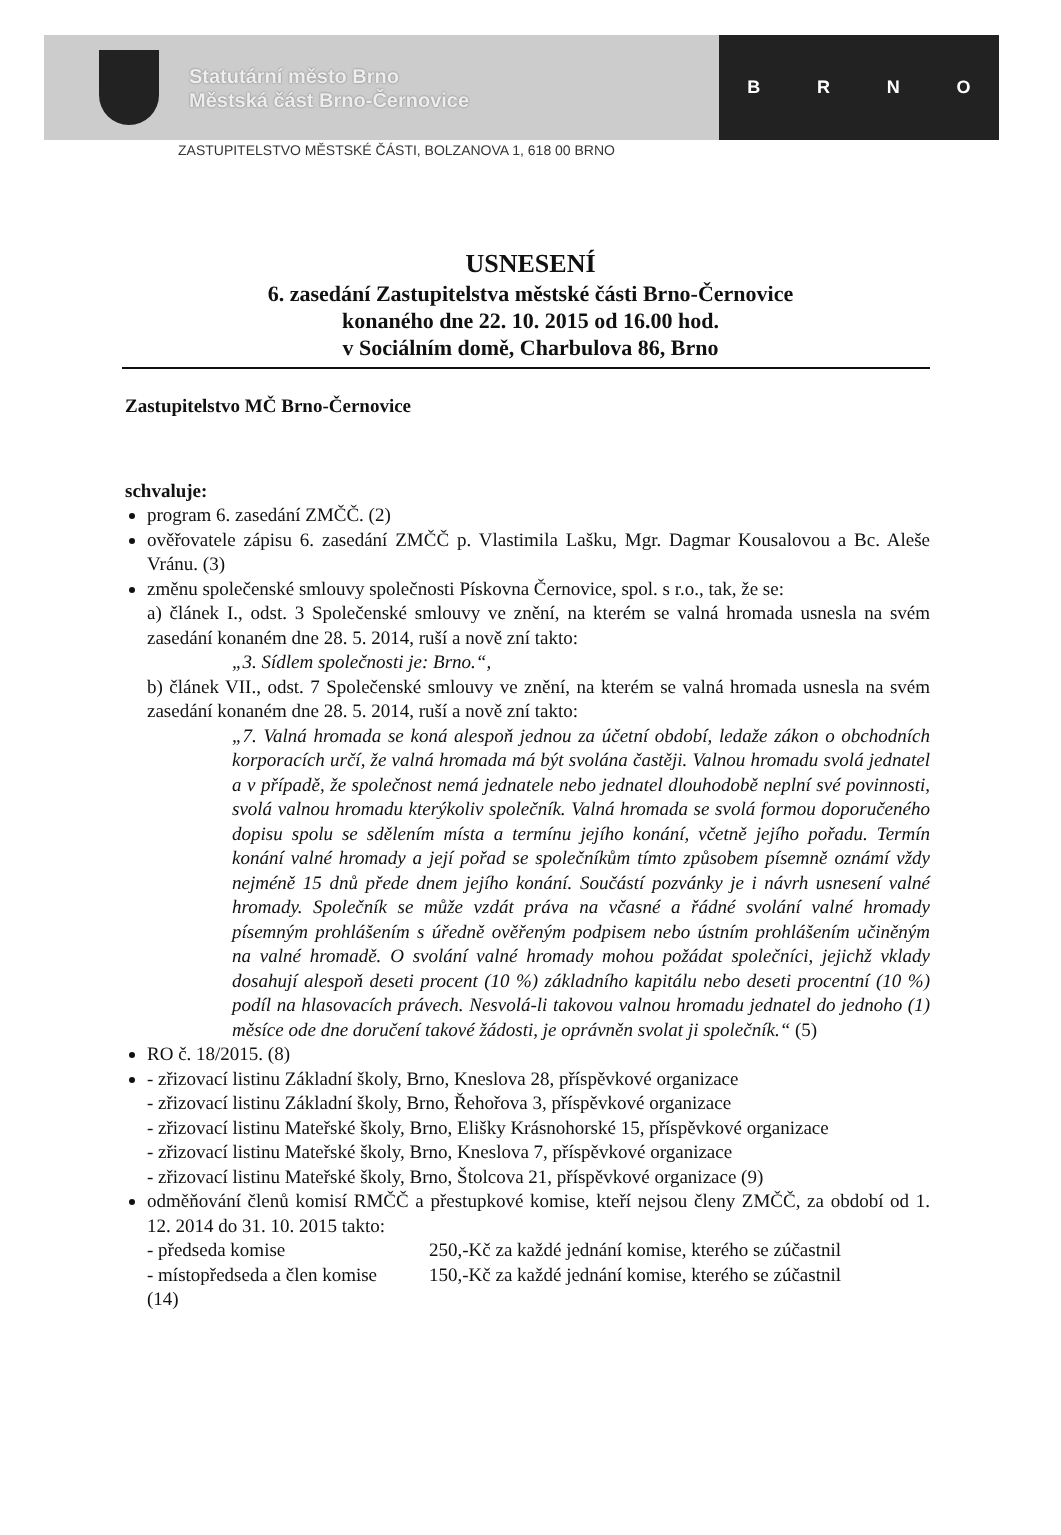Statutární město Brno
Městská část Brno-Černovice
BRNO
ZASTUPITELSTVO MĚSTSKÉ ČÁSTI, BOLZANOVA 1, 618 00 BRNO
USNESENÍ
6. zasedání Zastupitelstva městské části Brno-Černovice
konaného dne 22. 10. 2015 od 16.00 hod.
v Sociálním domě, Charbulova 86, Brno
Zastupitelstvo MČ Brno-Černovice
schvaluje:
program 6. zasedání ZMČČ. (2)
ověřovatele zápisu 6. zasedání ZMČČ p. Vlastimila Lašku, Mgr. Dagmar Kousalovou a Bc. Aleše Vránu. (3)
změnu společenské smlouvy společnosti Pískovna Černovice, spol. s r.o., tak, že se:
a) článek I., odst. 3 Společenské smlouvy ve znění, na kterém se valná hromada usnesla na svém zasedání konaném dne 28. 5. 2014, ruší a nově zní takto:
„3. Sídlem společnosti je: Brno.“,
b) článek VII., odst. 7 Společenské smlouvy ve znění, na kterém se valná hromada usnesla na svém zasedání konaném dne 28. 5. 2014, ruší a nově zní takto:
„7. Valná hromada se koná alespoň jednou za účetní období, ledaže zákon o obchodních korporacích určí, že valná hromada má být svolána častěji. Valnou hromadu svolá jednatel a v případě, že společnost nemá jednatele nebo jednatel dlouhodobě neplní své povinnosti, svolá valnou hromadu kterýkoliv společník. Valná hromada se svolá formou doporučeného dopisu spolu se sdělením místa a termínu jejího konání, včetně jejího pořadu. Termín konání valné hromady a její pořad se společníkům tímto způsobem písemně oznámí vždy nejméně 15 dnů přede dnem jejího konání. Součástí pozvánky je i návrh usnesení valné hromady. Společník se může vzdát práva na včasné a řádné svolání valné hromady písemným prohlášením s úředně ověřeným podpisem nebo ústním prohlášením učiněným na valné hromadě. O svolání valné hromady mohou požádat společníci, jejichž vklady dosahují alespoň deseti procent (10 %) základního kapitálu nebo deseti procentní (10 %) podíl na hlasovacích právech. Nesvolá-li takovou valnou hromadu jednatel do jednoho (1) měsíce ode dne doručení takové žádosti, je oprávněn svolat ji společník.“ (5)
RO č. 18/2015. (8)
- zřizovací listinu Základní školy, Brno, Kneslova 28, příspěvkové organizace
- zřizovací listinu Základní školy, Brno, Řehořova 3, příspěvkové organizace
- zřizovací listinu Mateřské školy, Brno, Elišky Krásnohorské 15, příspěvkové organizace
- zřizovací listinu Mateřské školy, Brno, Kneslova 7, příspěvkové organizace
- zřizovací listinu Mateřské školy, Brno, Štolcova 21, příspěvkové organizace (9)
odměňování členů komisí RMČČ a přestupkové komise, kteří nejsou členy ZMČČ, za období od 1. 12. 2014 do 31. 10. 2015 takto:
- předseda komise 250,-Kč za každé jednání komise, kterého se zúčastnil
- místopředseda a člen komise 150,-Kč za každé jednání komise, kterého se zúčastnil
(14)